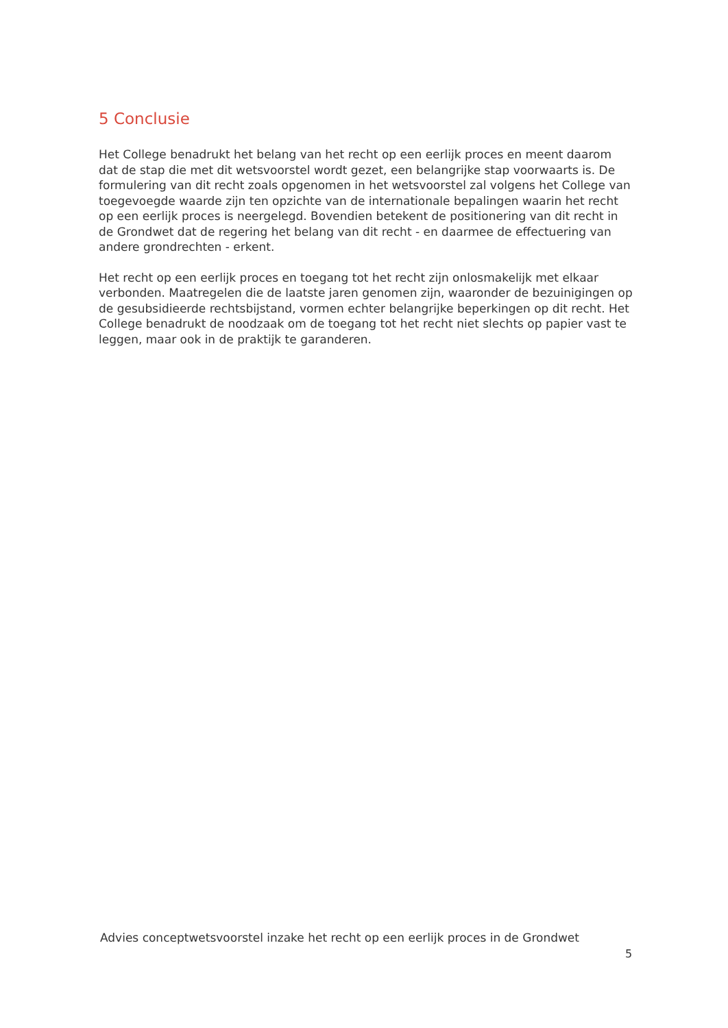5 Conclusie
Het College benadrukt het belang van het recht op een eerlijk proces en meent daarom dat de stap die met dit wetsvoorstel wordt gezet, een belangrijke stap voorwaarts is. De formulering van dit recht zoals opgenomen in het wetsvoorstel zal volgens het College van toegevoegde waarde zijn ten opzichte van de internationale bepalingen waarin het recht op een eerlijk proces is neergelegd. Bovendien betekent de positionering van dit recht in de Grondwet dat de regering het belang van dit recht - en daarmee de effectuering van andere grondrechten - erkent.
Het recht op een eerlijk proces en toegang tot het recht zijn onlosmakelijk met elkaar verbonden. Maatregelen die de laatste jaren genomen zijn, waaronder de bezuinigingen op de gesubsidieerde rechtsbijstand, vormen echter belangrijke beperkingen op dit recht. Het College benadrukt de noodzaak om de toegang tot het recht niet slechts op papier vast te leggen, maar ook in de praktijk te garanderen.
Advies conceptwetsvoorstel inzake het recht op een eerlijk proces in de Grondwet
5